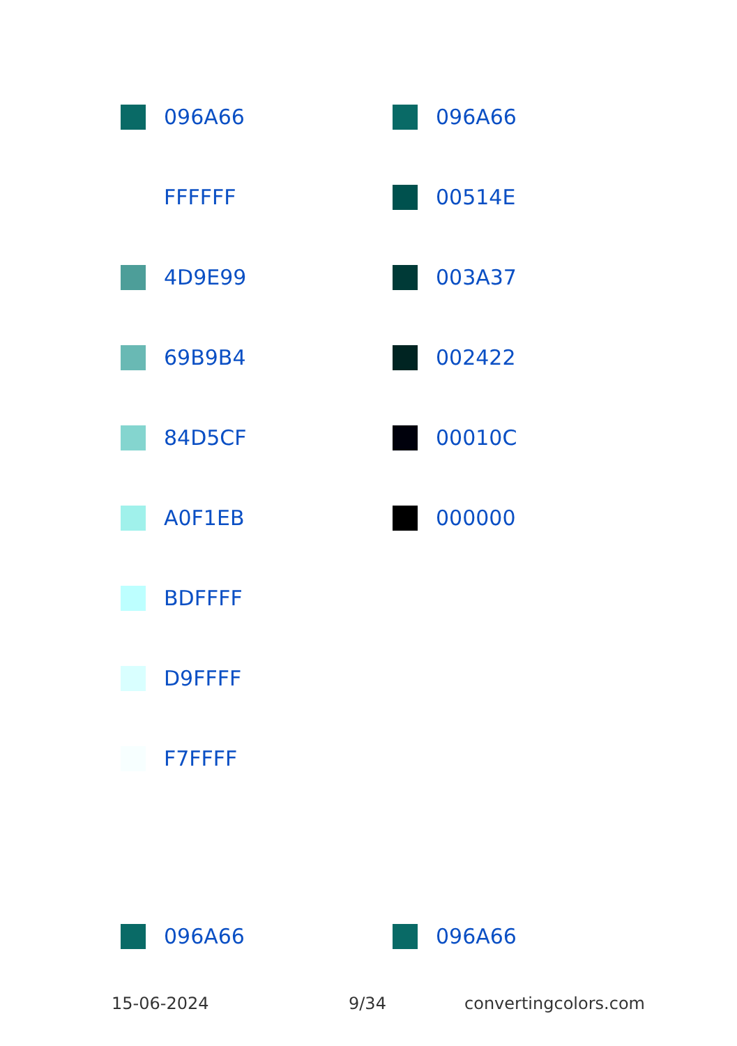096A66
FFFFFF
4D9E99
69B9B4
84D5CF
A0F1EB
BDFFFF
D9FFFF
F7FFFF
096A66
00514E
003A37
002422
00010C
000000
096A66 096A66
15-06-2024 9/34 convertingcolors.com